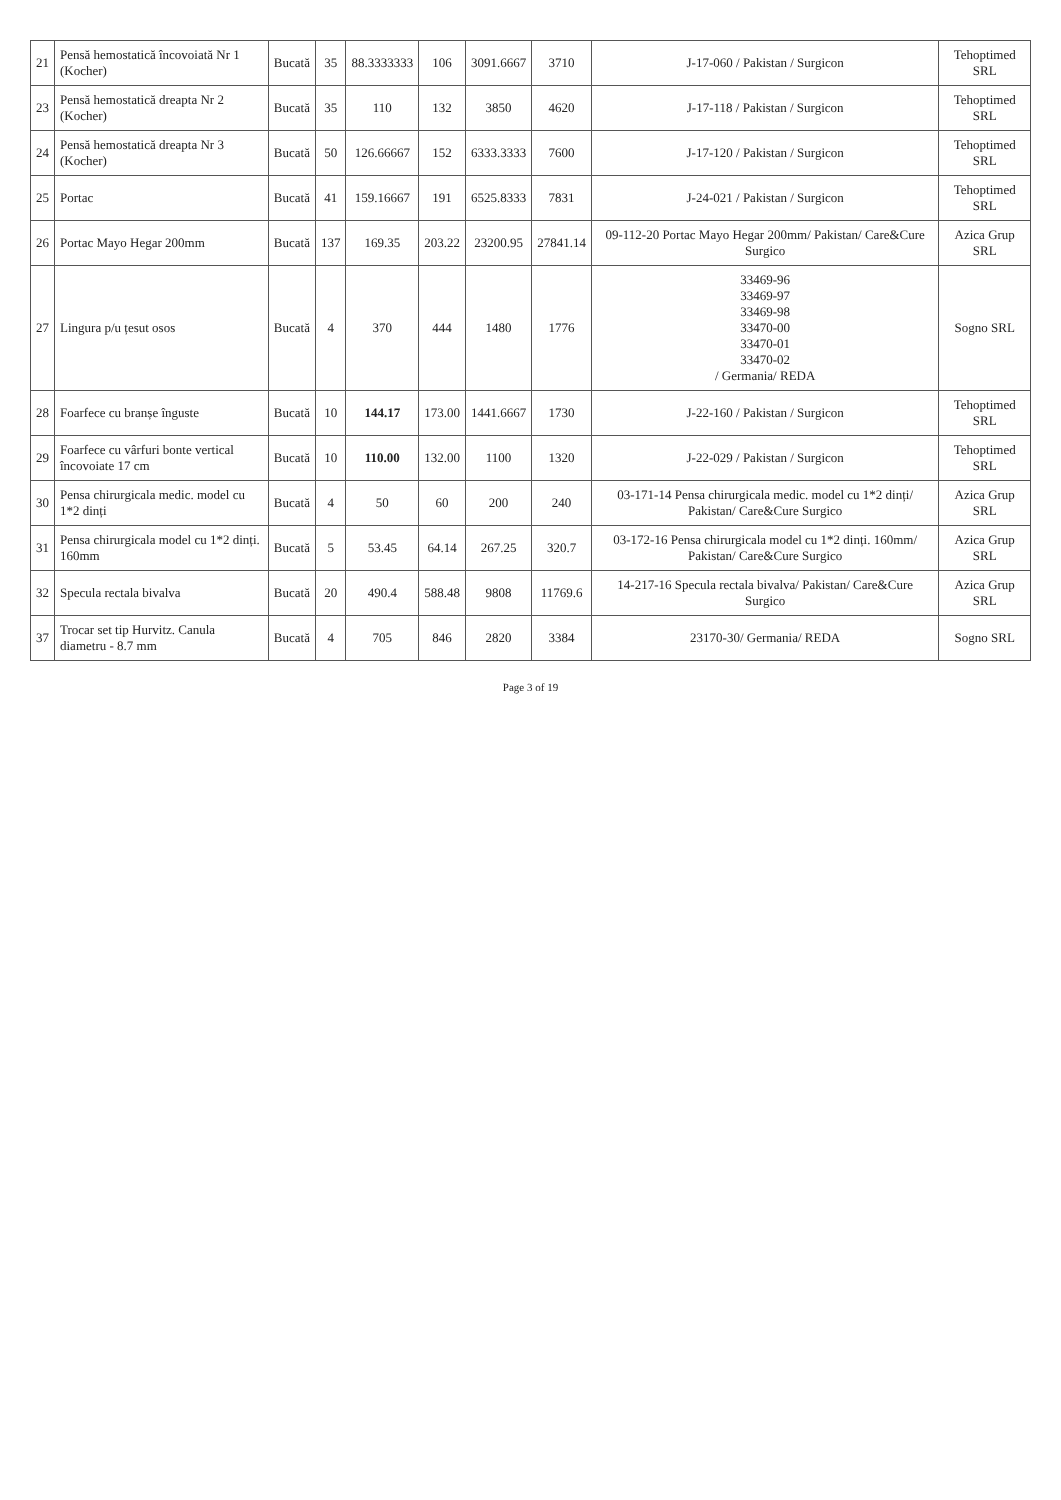| 21 | Pensă hemostatică încovoiată Nr 1 (Kocher) | Bucată | 35 | 88.3333333 | 106 | 3091.6667 | 3710 | J-17-060 / Pakistan / Surgicon | Tehoptimed SRL |
| 23 | Pensă hemostatică dreapta Nr 2 (Kocher) | Bucată | 35 | 110 | 132 | 3850 | 4620 | J-17-118 / Pakistan / Surgicon | Tehoptimed SRL |
| 24 | Pensă hemostatică dreapta Nr 3 (Kocher) | Bucată | 50 | 126.66667 | 152 | 6333.3333 | 7600 | J-17-120 / Pakistan / Surgicon | Tehoptimed SRL |
| 25 | Portac | Bucată | 41 | 159.16667 | 191 | 6525.8333 | 7831 | J-24-021 / Pakistan / Surgicon | Tehoptimed SRL |
| 26 | Portac Mayo Hegar 200mm | Bucată | 137 | 169.35 | 203.22 | 23200.95 | 27841.14 | 09-112-20 Portac Mayo Hegar 200mm/ Pakistan/ Care&Cure Surgico | Azica Grup SRL |
| 27 | Lingura p/u țesut osos | Bucată | 4 | 370 | 444 | 1480 | 1776 | 33469-96 33469-97 33469-98 33470-00 33470-01 33470-02 / Germania/ REDA | Sogno SRL |
| 28 | Foarfece cu branșe înguste | Bucată | 10 | 144.17 | 173.00 | 1441.6667 | 1730 | J-22-160 / Pakistan / Surgicon | Tehoptimed SRL |
| 29 | Foarfece cu vârfuri bonte vertical încovoiate 17 cm | Bucată | 10 | 110.00 | 132.00 | 1100 | 1320 | J-22-029 / Pakistan / Surgicon | Tehoptimed SRL |
| 30 | Pensa chirurgicala medic. model cu 1*2 dinți | Bucată | 4 | 50 | 60 | 200 | 240 | 03-171-14 Pensa chirurgicala medic. model cu 1*2 dinți/ Pakistan/ Care&Cure Surgico | Azica Grup SRL |
| 31 | Pensa chirurgicala model cu 1*2 dinți. 160mm | Bucată | 5 | 53.45 | 64.14 | 267.25 | 320.7 | 03-172-16 Pensa chirurgicala model cu 1*2 dinți. 160mm/ Pakistan/ Care&Cure Surgico | Azica Grup SRL |
| 32 | Specula rectala bivalva | Bucată | 20 | 490.4 | 588.48 | 9808 | 11769.6 | 14-217-16 Specula rectala bivalva/ Pakistan/ Care&Cure Surgico | Azica Grup SRL |
| 37 | Trocar set tip Hurvitz. Canula diametru - 8.7 mm | Bucată | 4 | 705 | 846 | 2820 | 3384 | 23170-30/ Germania/ REDA | Sogno SRL |
Page 3 of 19